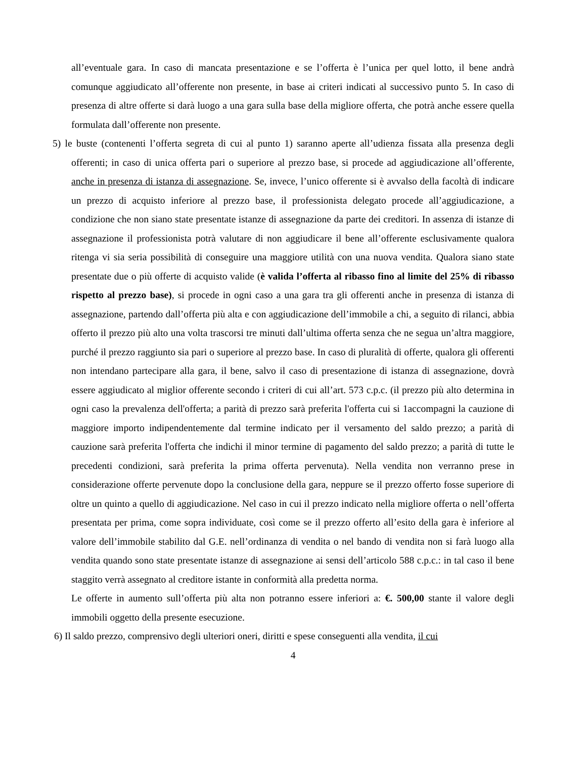all’eventuale gara. In caso di mancata presentazione e se l’offerta è l’unica per quel lotto, il bene andrà comunque aggiudicato all’offerente non presente, in base ai criteri indicati al successivo punto 5. In caso di presenza di altre offerte si darà luogo a una gara sulla base della migliore offerta, che potrà anche essere quella formulata dall’offerente non presente.
5) le buste (contenenti l’offerta segreta di cui al punto 1) saranno aperte all’udienza fissata alla presenza degli offerenti; in caso di unica offerta pari o superiore al prezzo base, si procede ad aggiudicazione all’offerente, anche in presenza di istanza di assegnazione. Se, invece, l’unico offerente si è avvalso della facoltà di indicare un prezzo di acquisto inferiore al prezzo base, il professionista delegato procede all’aggiudicazione, a condizione che non siano state presentate istanze di assegnazione da parte dei creditori. In assenza di istanze di assegnazione il professionista potrà valutare di non aggiudicare il bene all’offerente esclusivamente qualora ritenga vi sia seria possibilità di conseguire una maggiore utilità con una nuova vendita. Qualora siano state presentate due o più offerte di acquisto valide (è valida l’offerta al ribasso fino al limite del 25% di ribasso rispetto al prezzo base), si procede in ogni caso a una gara tra gli offerenti anche in presenza di istanza di assegnazione, partendo dall’offerta più alta e con aggiudicazione dell’immobile a chi, a seguito di rilanci, abbia offerto il prezzo più alto una volta trascorsi tre minuti dall’ultima offerta senza che ne segua un’altra maggiore, purché il prezzo raggiunto sia pari o superiore al prezzo base. In caso di pluralità di offerte, qualora gli offerenti non intendano partecipare alla gara, il bene, salvo il caso di presentazione di istanza di assegnazione, dovrà essere aggiudicato al miglior offerente secondo i criteri di cui all’art. 573 c.p.c. (il prezzo più alto determina in ogni caso la prevalenza dell'offerta; a parità di prezzo sarà preferita l'offerta cui si 1accompagni la cauzione di maggiore importo indipendentemente dal termine indicato per il versamento del saldo prezzo; a parità di cauzione sarà preferita l'offerta che indichi il minor termine di pagamento del saldo prezzo; a parità di tutte le precedenti condizioni, sarà preferita la prima offerta pervenuta). Nella vendita non verranno prese in considerazione offerte pervenute dopo la conclusione della gara, neppure se il prezzo offerto fosse superiore di oltre un quinto a quello di aggiudicazione. Nel caso in cui il prezzo indicato nella migliore offerta o nell’offerta presentata per prima, come sopra individuate, così come se il prezzo offerto all’esito della gara è inferiore al valore dell’immobile stabilito dal G.E. nell’ordinanza di vendita o nel bando di vendita non si farà luogo alla vendita quando sono state presentate istanze di assegnazione ai sensi dell’articolo 588 c.p.c.: in tal caso il bene staggito verrà assegnato al creditore istante in conformità alla predetta norma.
Le offerte in aumento sull’offerta più alta non potranno essere inferiori a: €. 500,00 stante il valore degli immobili oggetto della presente esecuzione.
6) Il saldo prezzo, comprensivo degli ulteriori oneri, diritti e spese conseguenti alla vendita, il cui
4